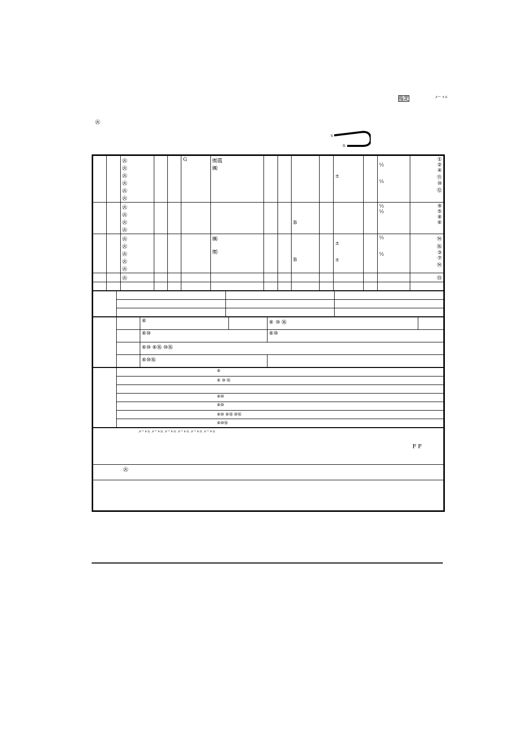指定 メー トル
㊋
S
G
| | | ㊋ ㊋ ㊋ ㊋ ㊋ ㊋ | | | G | ㈲高 ㈱ | | | | | ± | | ½ ½ | ① ② ④ ⑪ ⑩ ⑫ |
| | | ㊋ ㊋ ㊋ ㊋ | | | | | | | B | | | | ½ ½ | ⑨ ⑤ ⑧ ⑥ |
| | | ㊋ ㊋ ㊋ ㊋ ㊋ | | | | ㈱ ㈲ | | | B | | ± ± | | ½ ½ | ⑭ ⑯ ③ ⑦ ⑭ |
| | | ㊋ | | | | | | | | | | | | ⑬ |
| | | ⑥ | | ⑥ ⑩ ⑯ | |
| | | ⑥⑩ | | ⑥⑩ | |
| | | ⑥⑩ ⑥⑯ ⑩⑯ | | | |
| | | ⑥⑩⑯ | | | |
| | ⑥ |
| | ⑥ ⑩ ⑯ |
| | ⑥⑩ |
| | ⑥⑩ |
| | ⑥⑩ ⑥⑯ ⑩⑯ |
| | ⑥⑩⑯ |
| メートル メートル メートル メートル メートル メートル F F |
| ㊋ |